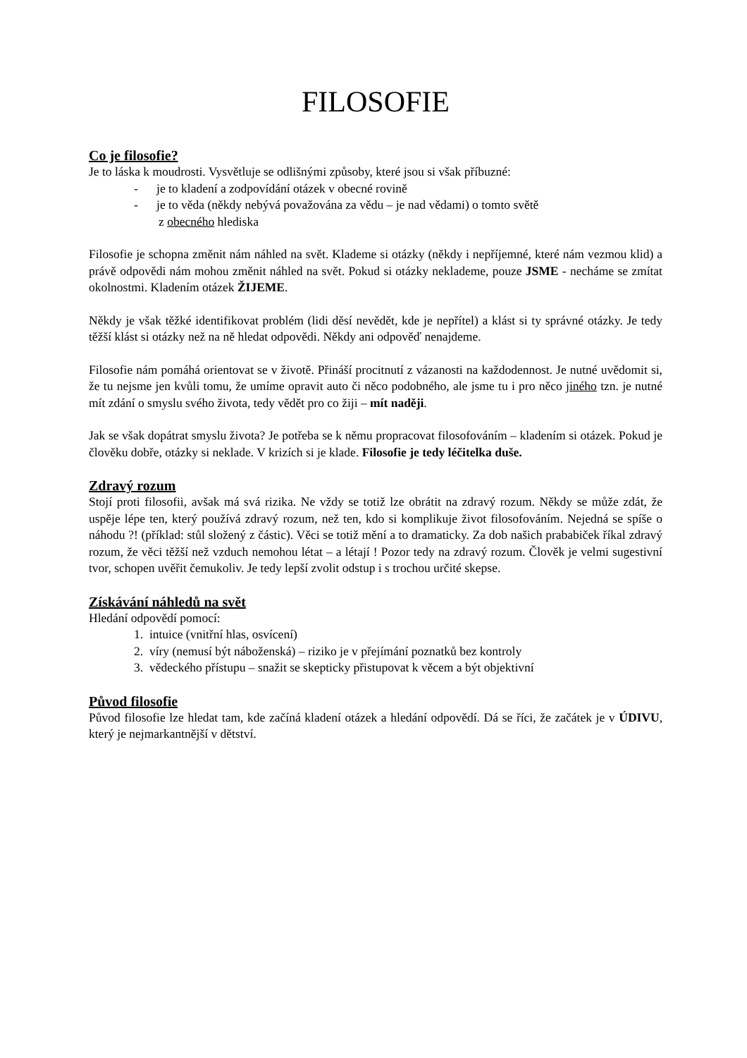FILOSOFIE
Co je filosofie?
Je to láska k moudrosti. Vysvětluje se odlišnými způsoby, které jsou si však příbuzné:
- je to kladení a zodpovídání otázek v obecné rovině
- je to věda (někdy nebývá považována za vědu – je nad vědami) o tomto světě
z obecného hlediska
Filosofie je schopna změnit nám náhled na svět. Klademe si otázky (někdy i nepříjemné, které nám vezmou klid) a právě odpovědi nám mohou změnit náhled na svět. Pokud si otázky neklademe, pouze JSME - necháme se zmítat okolnostmi. Kladením otázek ŽIJEME.
Někdy je však těžké identifikovat problém (lidi děsí nevědět, kde je nepřítel) a klást si ty správné otázky. Je tedy těžší klást si otázky než na ně hledat odpovědi. Někdy ani odpověď nenajdeme.
Filosofie nám pomáhá orientovat se v životě. Přináší procitnutí z vázanosti na každodennost. Je nutné uvědomit si, že tu nejsme jen kvůli tomu, že umíme opravit auto či něco podobného, ale jsme tu i pro něco jiného tzn. je nutné mít zdání o smyslu svého života, tedy vědět pro co žiji – mít naději.
Jak se však dopátrat smyslu života? Je potřeba se k němu propracovat filosofováním – kladením si otázek. Pokud je člověku dobře, otázky si neklade. V krizích si je klade. Filosofie je tedy léčitelka duše.
Zdravý rozum
Stojí proti filosofii, avšak má svá rizika. Ne vždy se totiž lze obrátit na zdravý rozum. Někdy se může zdát, že uspěje lépe ten, který používá zdravý rozum, než ten, kdo si komplikuje život filosofováním. Nejedná se spíše o náhodu ?! (příklad: stůl složený z částic). Věci se totiž mění a to dramaticky. Za dob našich prababiček říkal zdravý rozum, že věci těžší než vzduch nemohou létat – a létají ! Pozor tedy na zdravý rozum. Člověk je velmi sugestivní tvor, schopen uvěřit čemukoliv. Je tedy lepší zvolit odstup i s trochou určité skepse.
Získávání náhledů na svět
Hledání odpovědí pomocí:
1. intuice (vnitřní hlas, osvícení)
2. víry (nemusí být náboženská) – riziko je v přejímání poznatků bez kontroly
3. vědeckého přístupu – snažit se skepticky přistupovat k věcem a být objektivní
Původ filosofie
Původ filosofie lze hledat tam, kde začíná kladení otázek a hledání odpovědí. Dá se říci, že začátek je v ÚDIVU, který je nejmarkantnější v dětství.